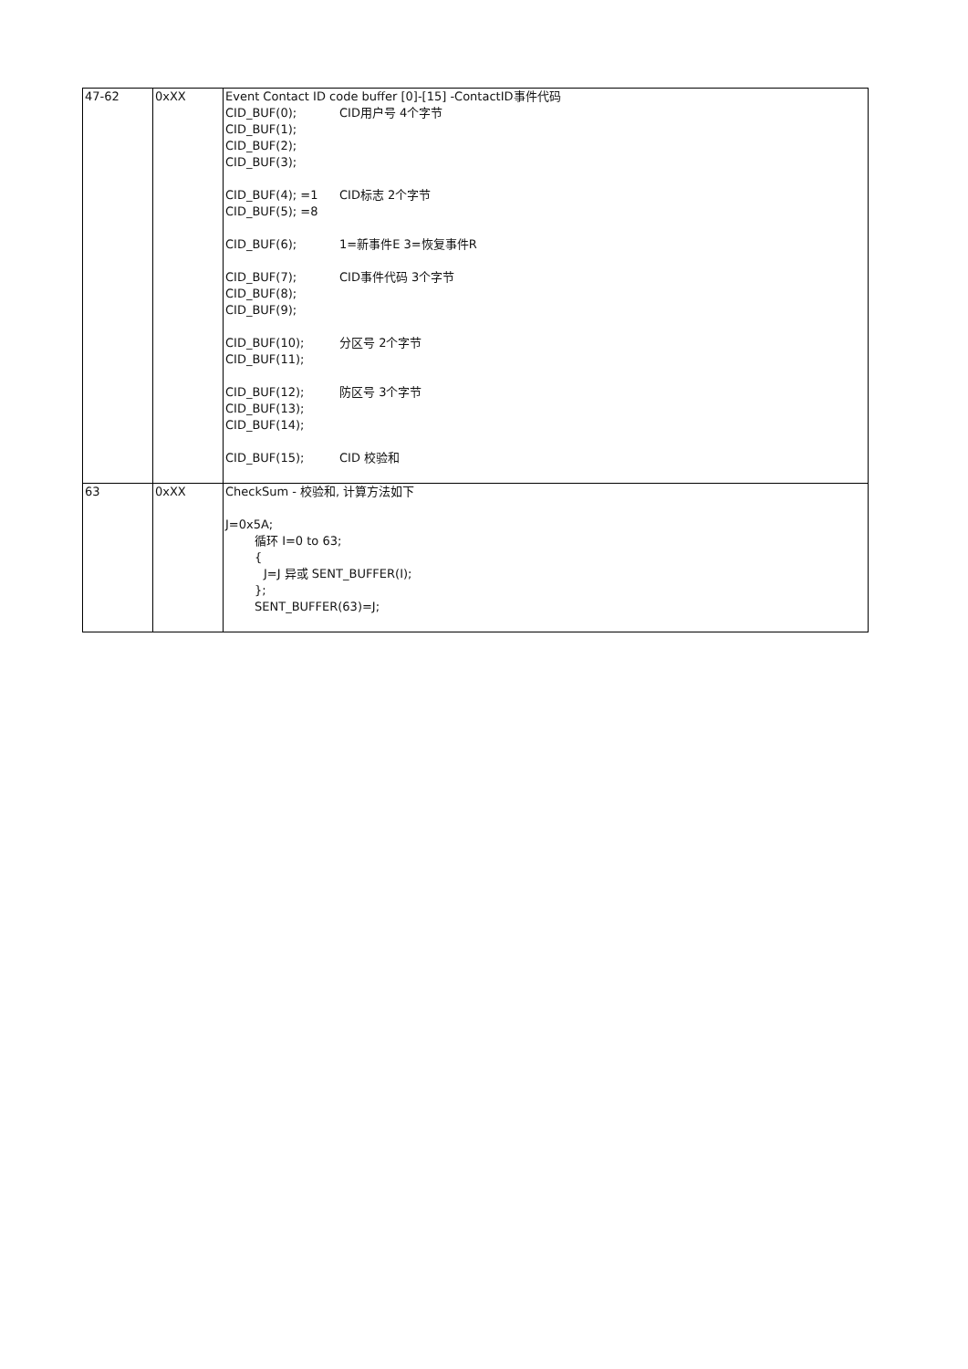| 47-62 | 0xXX | Event Contact ID code buffer [0]-[15] -ContactID事件代码 CID_BUF(0); CID用户号 4个字节 CID_BUF(1); CID_BUF(2); CID_BUF(3); CID_BUF(4); =1 CID标志 2个字节 CID_BUF(5); =8 CID_BUF(6); 1=新事件E 3=恢复事件R CID_BUF(7); CID事件代码 3个字节 CID_BUF(8); CID_BUF(9); CID_BUF(10); 分区号 2个字节 CID_BUF(11); CID_BUF(12); 防区号 3个字节 CID_BUF(13); CID_BUF(14); CID_BUF(15); CID 校验和 |
| 63 | 0xXX | CheckSum - 校验和, 计算方法如下 J=0x5A; 循环 I=0 to 63; { J=J 异或 SENT_BUFFER(I); }; SENT_BUFFER(63)=J; |